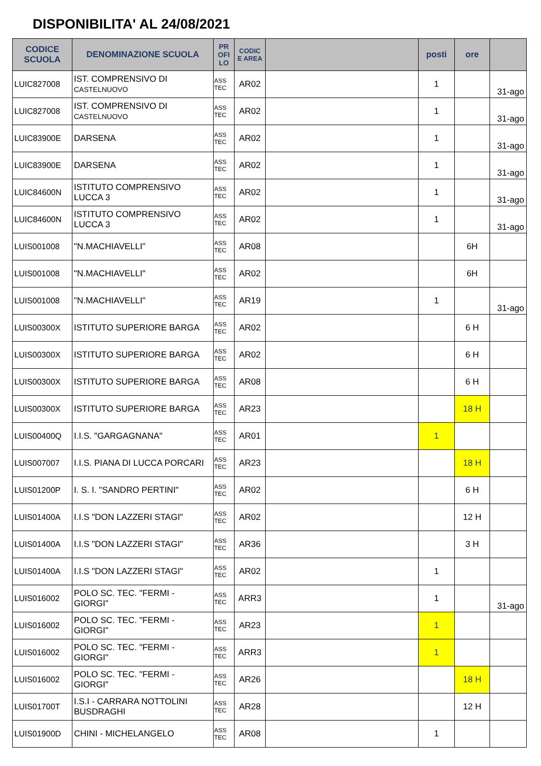DISPONIBILITA' AL 24/08/2021
| CODICE SCUOLA | DENOMINAZIONE SCUOLA | PR OFI LO | CODIC E AREA | | posti | ore | |
| --- | --- | --- | --- | --- | --- | --- | --- |
| LUIC827008 | IST. COMPRENSIVO DI CASTELNUOVO | ASS TEC | AR02 | | 1 | | 31-ago |
| LUIC827008 | IST. COMPRENSIVO DI CASTELNUOVO | ASS TEC | AR02 | | 1 | | 31-ago |
| LUIC83900E | DARSENA | ASS TEC | AR02 | | 1 | | 31-ago |
| LUIC83900E | DARSENA | ASS TEC | AR02 | | 1 | | 31-ago |
| LUIC84600N | ISTITUTO COMPRENSIVO LUCCA 3 | ASS TEC | AR02 | | 1 | | 31-ago |
| LUIC84600N | ISTITUTO COMPRENSIVO LUCCA 3 | ASS TEC | AR02 | | 1 | | 31-ago |
| LUIS001008 | "N.MACHIAVELLI" | ASS TEC | AR08 | | | 6H | |
| LUIS001008 | "N.MACHIAVELLI" | ASS TEC | AR02 | | | 6H | |
| LUIS001008 | "N.MACHIAVELLI" | ASS TEC | AR19 | | 1 | | 31-ago |
| LUIS00300X | ISTITUTO SUPERIORE BARGA | ASS TEC | AR02 | | | 6 H | |
| LUIS00300X | ISTITUTO SUPERIORE BARGA | ASS TEC | AR02 | | | 6 H | |
| LUIS00300X | ISTITUTO SUPERIORE BARGA | ASS TEC | AR08 | | | 6 H | |
| LUIS00300X | ISTITUTO SUPERIORE BARGA | ASS TEC | AR23 | | | 18 H | |
| LUIS00400Q | I.I.S. "GARGAGNANA" | ASS TEC | AR01 | | 1 | | |
| LUIS007007 | I.I.S. PIANA DI LUCCA PORCARI | ASS TEC | AR23 | | | 18 H | |
| LUIS01200P | I. S. I. "SANDRO PERTINI" | ASS TEC | AR02 | | | 6 H | |
| LUIS01400A | I.I.S "DON LAZZERI STAGI" | ASS TEC | AR02 | | | 12 H | |
| LUIS01400A | I.I.S "DON LAZZERI STAGI" | ASS TEC | AR36 | | | 3 H | |
| LUIS01400A | I.I.S "DON LAZZERI STAGI" | ASS TEC | AR02 | | 1 | | |
| LUIS016002 | POLO SC. TEC. "FERMI - GIORGI" | ASS TEC | ARR3 | | 1 | | 31-ago |
| LUIS016002 | POLO SC. TEC. "FERMI - GIORGI" | ASS TEC | AR23 | | 1 | | |
| LUIS016002 | POLO SC. TEC. "FERMI - GIORGI" | ASS TEC | ARR3 | | 1 | | |
| LUIS016002 | POLO SC. TEC. "FERMI - GIORGI" | ASS TEC | AR26 | | | 18 H | |
| LUIS01700T | I.S.I - CARRARA NOTTOLINI BUSDRAGHI | ASS TEC | AR28 | | | 12 H | |
| LUIS01900D | CHINI - MICHELANGELO | ASS TEC | AR08 | | 1 | | |